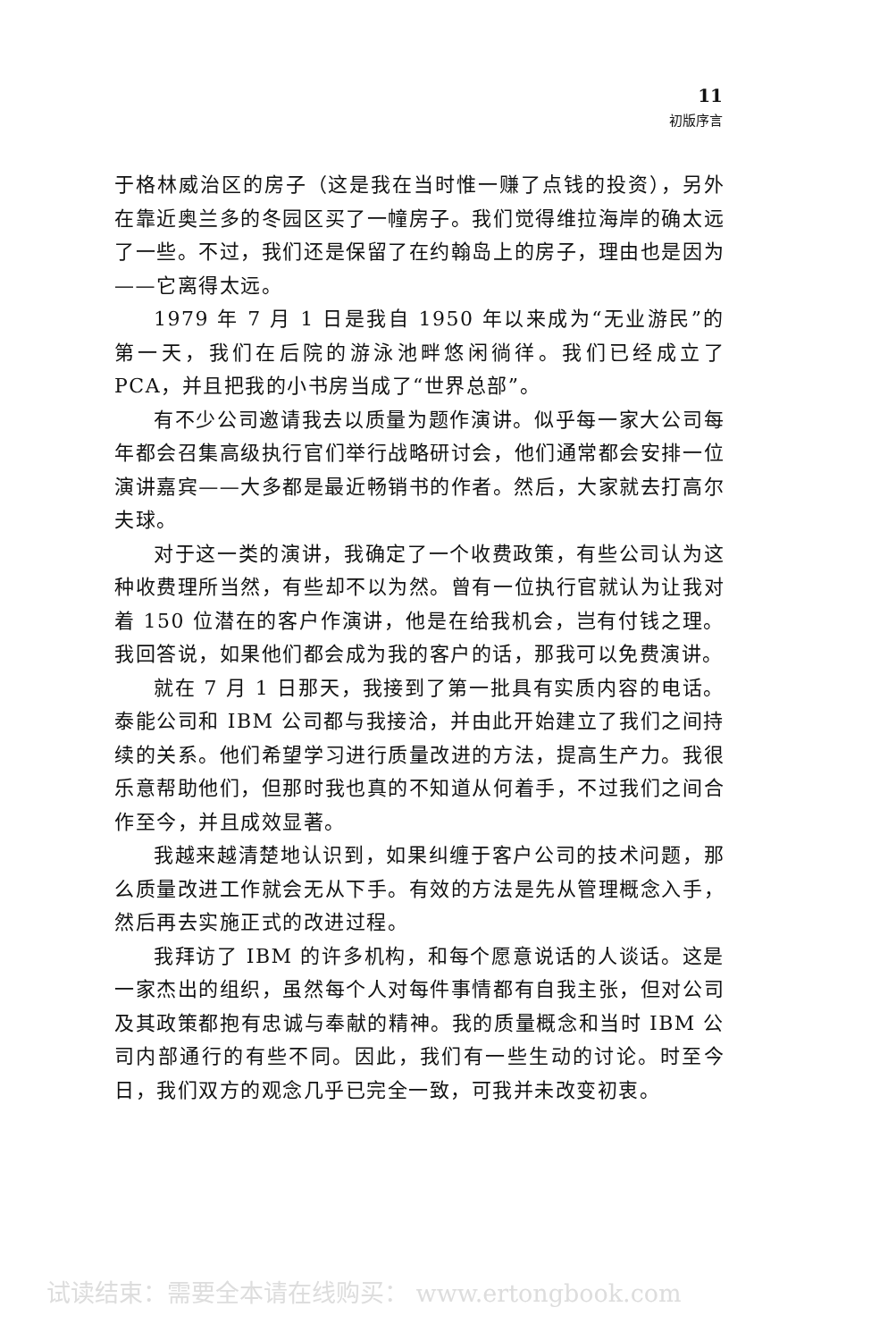11
初版序言
于格林威治区的房子（这是我在当时惟一赚了点钱的投资），另外在靠近奥兰多的冬园区买了一幢房子。我们觉得维拉海岸的确太远了一些。不过，我们还是保留了在约翰岛上的房子，理由也是因为——它离得太远。
1979 年 7 月 1 日是我自 1950 年以来成为“无业游民”的第一天，我们在后院的游泳池畔悠闲徜徉。我们已经成立了 PCA，并且把我的小书房当成了“世界总部”。
有不少公司邀请我去以质量为题作演讲。似乎每一家大公司每年都会召集高级执行官们举行战略研讨会，他们通常都会安排一位演讲嘉宾——大多都是最近畅销书的作者。然后，大家就去打高尔夫球。
对于这一类的演讲，我确定了一个收费政策，有些公司认为这种收费理所当然，有些却不以为然。曾有一位执行官就认为让我对着 150 位潜在的客户作演讲，他是在给我机会，岂有付钱之理。我回答说，如果他们都会成为我的客户的话，那我可以免费演讲。
就在 7 月 1 日那天，我接到了第一批具有实质内容的电话。泰能公司和 IBM 公司都与我接洽，并由此开始建立了我们之间持续的关系。他们希望学习进行质量改进的方法，提高生产力。我很乐意帮助他们，但那时我也真的不知道从何着手，不过我们之间合作至今，并且成效显著。
我越来越清楚地认识到，如果纠缠于客户公司的技术问题，那么质量改进工作就会无从下手。有效的方法是先从管理概念入手，然后再去实施正式的改进过程。
我拜访了 IBM 的许多机构，和每个愿意说话的人谈话。这是一家杰出的组织，虽然每个人对每件事情都有自我主张，但对公司及其政策都抱有忠诚与奉献的精神。我的质量概念和当时 IBM 公司内部通行的有些不同。因此，我们有一些生动的讨论。时至今日，我们双方的观念几乎已完全一致，可我并未改变初衷。
试读结束：需要全本请在线购买： www.ertongbook.com